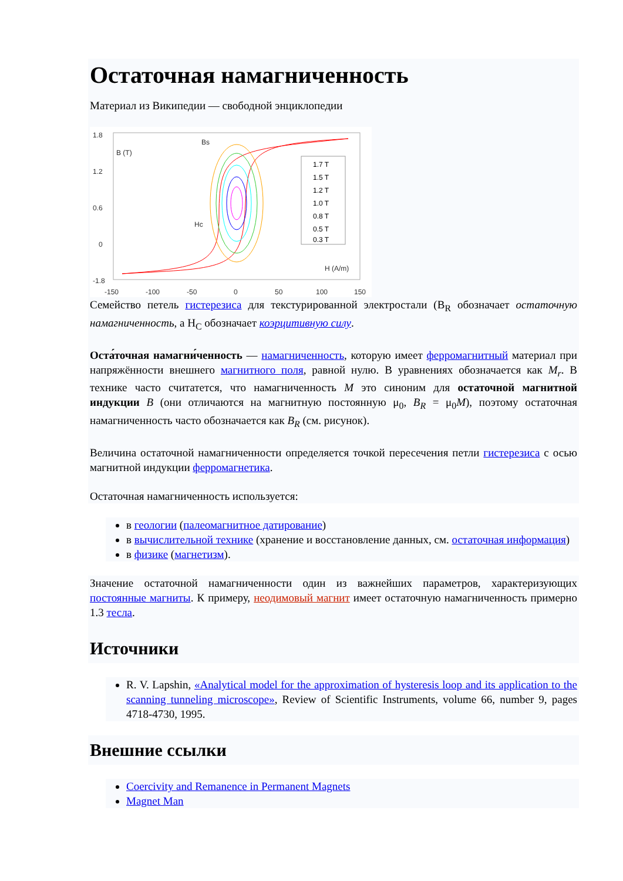Остаточная намагниченность
Материал из Википедии — свободной энциклопедии
1.8
1.2
0.6
0
-1.8
-150
-100
-50
0
50
100
150
B (T)
Bs
Hc
H (A/m)
1.7 T
1.5 T
1.2 T
1.0 T
0.8 T
0.5 T
0.3 T
Семейство петель гистерезиса для текстурированной электростали (B<sub>R</sub> обозначает остаточную намагниченность, а H<sub>C</sub> обозначает коэрцитивную силу.
Оста́точная намагни́ченность — намагниченность, которую имеет ферромагнитный материал при напряжённости внешнего магнитного поля, равной нулю. В уравнениях обозначается как M<sub>r</sub>. В технике часто считатется, что намагниченность M это синоним для остаточной магнитной индукции B (они отличаются на магнитную постоянную μ<sub>0</sub>, B<sub>R</sub> = μ<sub>0</sub>M), поэтому остаточная намагниченность часто обозначается как B<sub>R</sub> (см. рисунок).
Величина остаточной намагниченности определяется точкой пересечения петли гистерезиса с осью магнитной индукции ферромагнетика.
Остаточная намагниченность используется:
в геологии (палеомагнитное датирование)
в вычислительной технике (хранение и восстановление данных, см. остаточная информация)
в физике (магнетизм).
Значение остаточной намагниченности один из важнейших параметров, характеризующих постоянные магниты. К примеру, неодимовый магнит имеет остаточную намагниченность примерно 1.3 тесла.
Источники
R. V. Lapshin, «Analytical model for the approximation of hysteresis loop and its application to the scanning tunneling microscope», Review of Scientific Instruments, volume 66, number 9, pages 4718-4730, 1995.
Внешние ссылки
Coercivity and Remanence in Permanent Magnets
Magnet Man